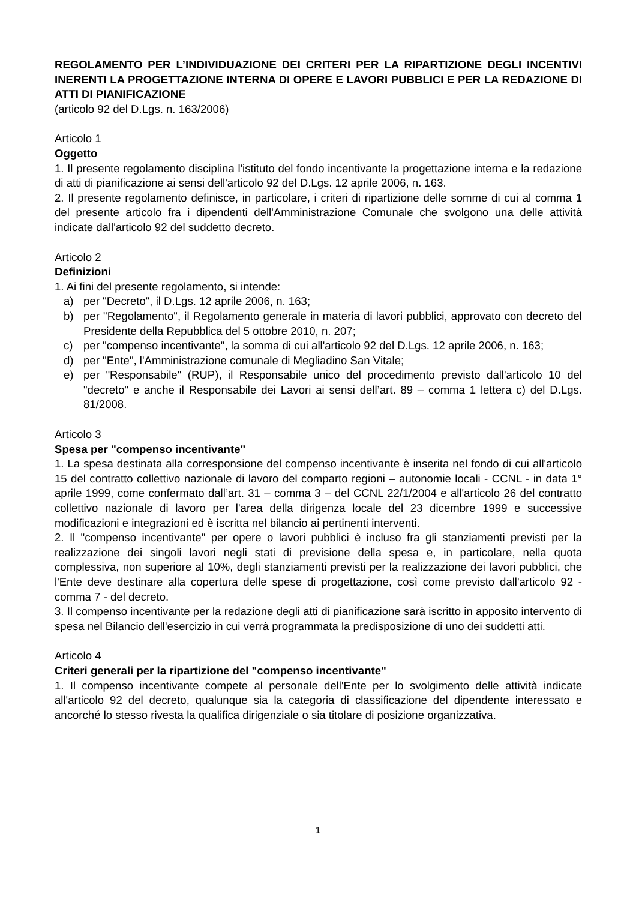REGOLAMENTO PER L’INDIVIDUAZIONE DEI CRITERI PER LA RIPARTIZIONE DEGLI INCENTIVI INERENTI LA PROGETTAZIONE INTERNA DI OPERE E LAVORI PUBBLICI E PER LA REDAZIONE DI ATTI DI PIANIFICAZIONE
(articolo 92 del D.Lgs. n. 163/2006)
Articolo 1
Oggetto
1. Il presente regolamento disciplina l'istituto del fondo incentivante la progettazione interna e la redazione di atti di pianificazione ai sensi dell'articolo 92 del D.Lgs. 12 aprile 2006, n. 163.
2. Il presente regolamento definisce, in particolare, i criteri di ripartizione delle somme di cui al comma 1 del presente articolo fra i dipendenti dell'Amministrazione Comunale che svolgono una delle attività indicate dall'articolo 92 del suddetto decreto.
Articolo 2
Definizioni
1. Ai fini del presente regolamento, si intende:
a) per "Decreto", il D.Lgs. 12 aprile 2006, n. 163;
b) per "Regolamento", il Regolamento generale in materia di lavori pubblici, approvato con decreto del Presidente della Repubblica del 5 ottobre 2010, n. 207;
c) per "compenso incentivante", la somma di cui all'articolo 92 del D.Lgs. 12 aprile 2006, n. 163;
d) per "Ente", l'Amministrazione comunale di Megliadino San Vitale;
e) per "Responsabile" (RUP), il Responsabile unico del procedimento previsto dall'articolo 10 del "decreto" e anche il Responsabile dei Lavori ai sensi dell’art. 89 – comma 1 lettera c) del D.Lgs. 81/2008.
Articolo 3
Spesa per "compenso incentivante"
1. La spesa destinata alla corresponsione del compenso incentivante è inserita nel fondo di cui all'articolo 15 del contratto collettivo nazionale di lavoro del comparto regioni – autonomie locali - CCNL - in data 1° aprile 1999, come confermato dall’art. 31 – comma 3 – del CCNL 22/1/2004 e all'articolo 26 del contratto collettivo nazionale di lavoro per l'area della dirigenza locale del 23 dicembre 1999 e successive modificazioni e integrazioni ed è iscritta nel bilancio ai pertinenti interventi.
2. Il "compenso incentivante" per opere o lavori pubblici è incluso fra gli stanziamenti previsti per la realizzazione dei singoli lavori negli stati di previsione della spesa e, in particolare, nella quota complessiva, non superiore al 10%, degli stanziamenti previsti per la realizzazione dei lavori pubblici, che l'Ente deve destinare alla copertura delle spese di progettazione, così come previsto dall'articolo 92 - comma 7 - del decreto.
3. Il compenso incentivante per la redazione degli atti di pianificazione sarà iscritto in apposito intervento di spesa nel Bilancio dell'esercizio in cui verrà programmata la predisposizione di uno dei suddetti atti.
Articolo 4
Criteri generali per la ripartizione del "compenso incentivante"
1. Il compenso incentivante compete al personale dell'Ente per lo svolgimento delle attività indicate all'articolo 92 del decreto, qualunque sia la categoria di classificazione del dipendente interessato e ancorché lo stesso rivesta la qualifica dirigenziale o sia titolare di posizione organizzativa.
1